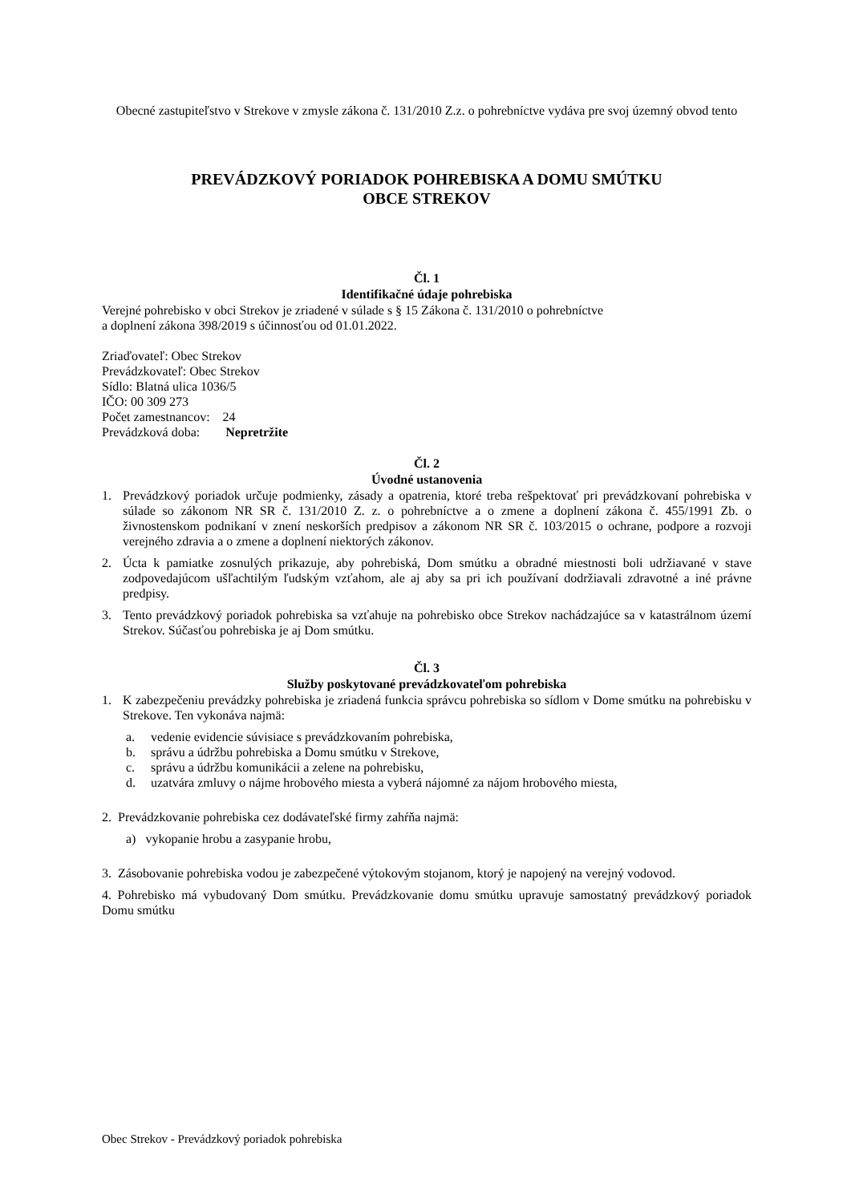Obecné zastupiteľstvo v Strekove v zmysle zákona č. 131/2010 Z.z. o pohrebníctve vydáva pre svoj územný obvod tento
PREVÁDZKOVÝ PORIADOK POHREBISKA A DOMU SMÚTKU
OBCE STREKOV
Čl. 1
Identifikačné údaje pohrebiska
Verejné pohrebisko v obci Strekov je zriadené v súlade s § 15 Zákona č. 131/2010 o pohrebníctve
a doplnení zákona 398/2019 s účinnosťou od 01.01.2022.
Zriaďovateľ: Obec Strekov
Prevádzkovateľ: Obec Strekov
Sídlo: Blatná ulica 1036/5
IČO: 00 309 273
Počet zamestnancov: 24
Prevádzková doba: Nepretržite
Čl. 2
Úvodné ustanovenia
1. Prevádzkový poriadok určuje podmienky, zásady a opatrenia, ktoré treba rešpektovať pri prevádzkovaní pohrebiska v súlade so zákonom NR SR č. 131/2010 Z. z. o pohrebníctve a o zmene a doplnení zákona č. 455/1991 Zb. o živnostenskom podnikaní v znení neskorších predpisov a zákonom NR SR č. 103/2015 o ochrane, podpore a rozvoji verejného zdravia a o zmene a doplnení niektorých zákonov.
2. Úcta k pamiatke zosnulých prikazuje, aby pohrebiská, Dom smútku a obradné miestnosti boli udržiavané v stave zodpovedajúcom ušľachtilým ľudským vzťahom, ale aj aby sa pri ich používaní dodržiavali zdravotné a iné právne predpisy.
3. Tento prevádzkový poriadok pohrebiska sa vzťahuje na pohrebisko obce Strekov nachádzajúce sa v katastrálnom území Strekov. Súčasťou pohrebiska je aj Dom smútku.
Čl. 3
Služby poskytované prevádzkovateľom pohrebiska
1. K zabezpečeniu prevádzky pohrebiska je zriadená funkcia správcu pohrebiska so sídlom v Dome smútku na pohrebisku v Strekove. Ten vykonáva najmä:
a. vedenie evidencie súvisiace s prevádzkovaním pohrebiska,
b. správu a údržbu pohrebiska a Domu smútku v Strekove,
c. správu a údržbu komunikácii a zelene na pohrebisku,
d. uzatvára zmluvy o nájme hrobového miesta a vyberá nájomné za nájom hrobového miesta,
2. Prevádzkovanie pohrebiska cez dodávateľské firmy zahŕňa najmä:
a) vykopanie hrobu a zasypanie hrobu,
3. Zásobovanie pohrebiska vodou je zabezpečené výtokovým stojanom, ktorý je napojený na verejný vodovod.
4. Pohrebisko má vybudovaný Dom smútku. Prevádzkovanie domu smútku upravuje samostatný prevádzkový poriadok Domu smútku
Obec Strekov - Prevádzkový poriadok pohrebiska